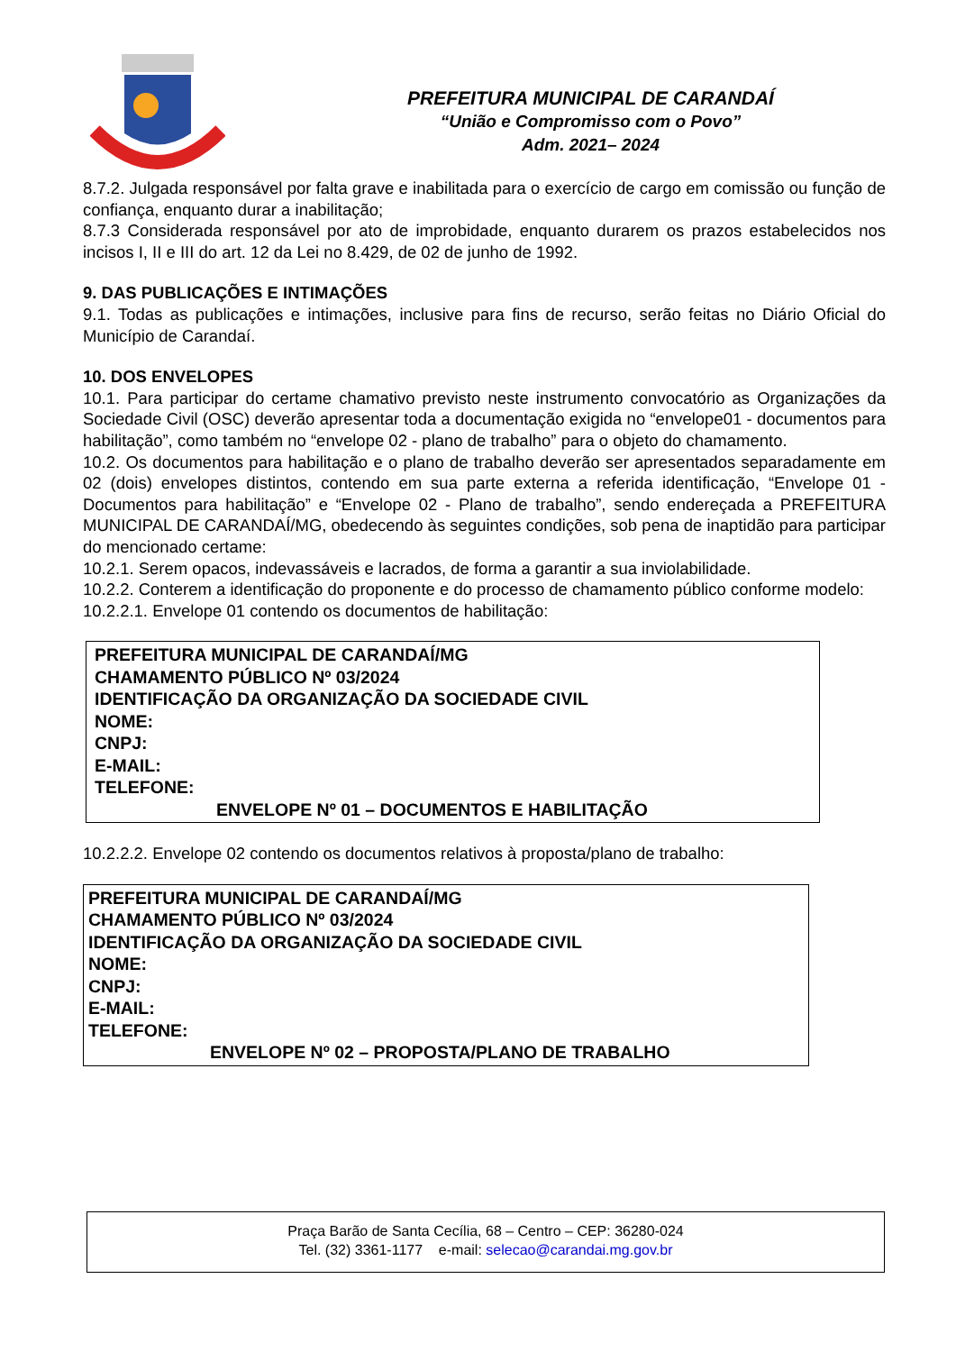PREFEITURA MUNICIPAL DE CARANDAÍ
“União e Compromisso com o Povo”
Adm. 2021– 2024
8.7.2. Julgada responsável por falta grave e inabilitada para o exercício de cargo em comissão ou função de confiança, enquanto durar a inabilitação;
8.7.3 Considerada responsável por ato de improbidade, enquanto durarem os prazos estabelecidos nos incisos I, II e III do art. 12 da Lei no 8.429, de 02 de junho de 1992.
9. DAS PUBLICAÇÕES E INTIMAÇÕES
9.1. Todas as publicações e intimações, inclusive para fins de recurso, serão feitas no Diário Oficial do Município de Carandaí.
10. DOS ENVELOPES
10.1. Para participar do certame chamativo previsto neste instrumento convocatório as Organizações da Sociedade Civil (OSC) deverão apresentar toda a documentação exigida no “envelope01 - documentos para habilitação”, como também no “envelope 02 - plano de trabalho” para o objeto do chamamento.
10.2. Os documentos para habilitação e o plano de trabalho deverão ser apresentados separadamente em 02 (dois) envelopes distintos, contendo em sua parte externa a referida identificação, “Envelope 01 - Documentos para habilitação” e “Envelope 02 - Plano de trabalho”, sendo endereçada a PREFEITURA MUNICIPAL DE CARANDAÍ/MG, obedecendo às seguintes condições, sob pena de inaptidão para participar do mencionado certame:
10.2.1. Serem opacos, indevassáveis e lacrados, de forma a garantir a sua inviolabilidade.
10.2.2. Conterem a identificação do proponente e do processo de chamamento público conforme modelo:
10.2.2.1. Envelope 01 contendo os documentos de habilitação:
PREFEITURA MUNICIPAL DE CARANDAÍ/MG
CHAMAMENTO PÚBLICO Nº 03/2024
IDENTIFICAÇÃO DA ORGANIZAÇÃO DA SOCIEDADE CIVIL
NOME:
CNPJ:
E-MAIL:
TELEFONE:
ENVELOPE Nº 01 – DOCUMENTOS E HABILITAÇÃO
10.2.2.2. Envelope 02 contendo os documentos relativos à proposta/plano de trabalho:
PREFEITURA MUNICIPAL DE CARANDAÍ/MG
CHAMAMENTO PÚBLICO Nº 03/2024
IDENTIFICAÇÃO DA ORGANIZAÇÃO DA SOCIEDADE CIVIL
NOME:
CNPJ:
E-MAIL:
TELEFONE:
ENVELOPE Nº 02 – PROPOSTA/PLANO DE TRABALHO
Praça Barão de Santa Cecília, 68 – Centro – CEP: 36280-024
Tel. (32) 3361-1177 e-mail: selecao@carandai.mg.gov.br